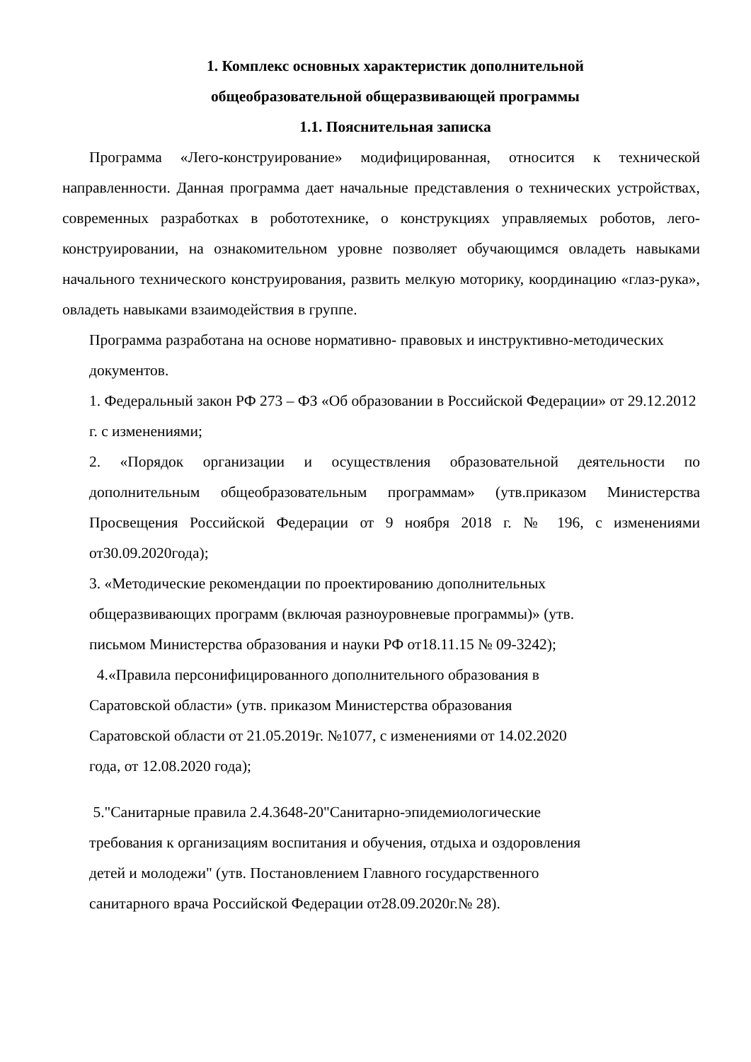1. Комплекс основных характеристик дополнительной
общеобразовательной общеразвивающей программы
1.1. Пояснительная записка
Программа «Лего-конструирование» модифицированная, относится к технической направленности. Данная программа дает начальные представления о технических устройствах, современных разработках в робототехнике, о конструкциях управляемых роботов, лего-конструировании, на ознакомительном уровне позволяет обучающимся овладеть навыками начального технического конструирования, развить мелкую моторику, координацию «глаз-рука», овладеть навыками взаимодействия в группе.
Программа разработана на основе нормативно- правовых и инструктивно-методических документов.
1. Федеральный закон РФ 273 – ФЗ «Об образовании в Российской Федерации» от 29.12.2012 г. с изменениями;
2. «Порядок организации и осуществления образовательной деятельности по дополнительным общеобразовательным программам» (утв.приказом Министерства Просвещения Российской Федерации от 9 ноября 2018 г. № 196, с изменениями от30.09.2020года);
3. «Методические рекомендации по проектированию дополнительных
общеразвивающих программ (включая разноуровневые программы)» (утв.
письмом Министерства образования и науки РФ от18.11.15 № 09-3242);
4.«Правила персонифицированного дополнительного образования в
Саратовской области» (утв. приказом Министерства образования
Саратовской области от 21.05.2019г. №1077, с изменениями от 14.02.2020
года, от 12.08.2020 года);
5."Санитарные правила 2.4.3648-20"Санитарно-эпидемиологические
требования к организациям воспитания и обучения, отдыха и оздоровления
детей и молодежи" (утв. Постановлением Главного государственного
санитарного врача Российской Федерации от28.09.2020г.№ 28).